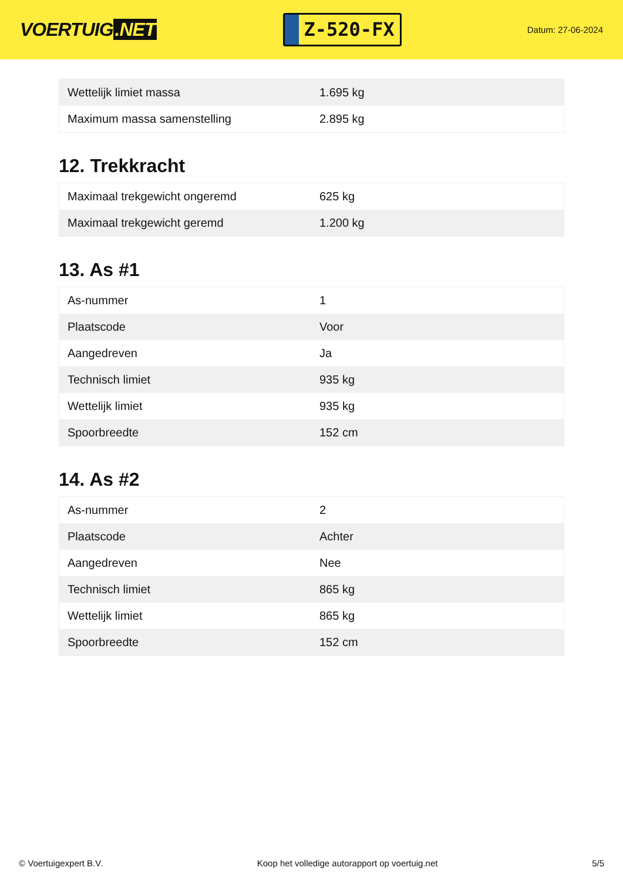VOERTUIG.NET
Z-520-FX
Datum: 27-06-2024
| Wettelijk limiet massa | 1.695 kg |
| Maximum massa samenstelling | 2.895 kg |
12. Trekkracht
| Maximaal trekgewicht ongeremd | 625 kg |
| Maximaal trekgewicht geremd | 1.200 kg |
13. As #1
| As-nummer | 1 |
| Plaatscode | Voor |
| Aangedreven | Ja |
| Technisch limiet | 935 kg |
| Wettelijk limiet | 935 kg |
| Spoorbreedte | 152 cm |
14. As #2
| As-nummer | 2 |
| Plaatscode | Achter |
| Aangedreven | Nee |
| Technisch limiet | 865 kg |
| Wettelijk limiet | 865 kg |
| Spoorbreedte | 152 cm |
© Voertuigexpert B.V. Koop het volledige autorapport op voertuig.net 5/5